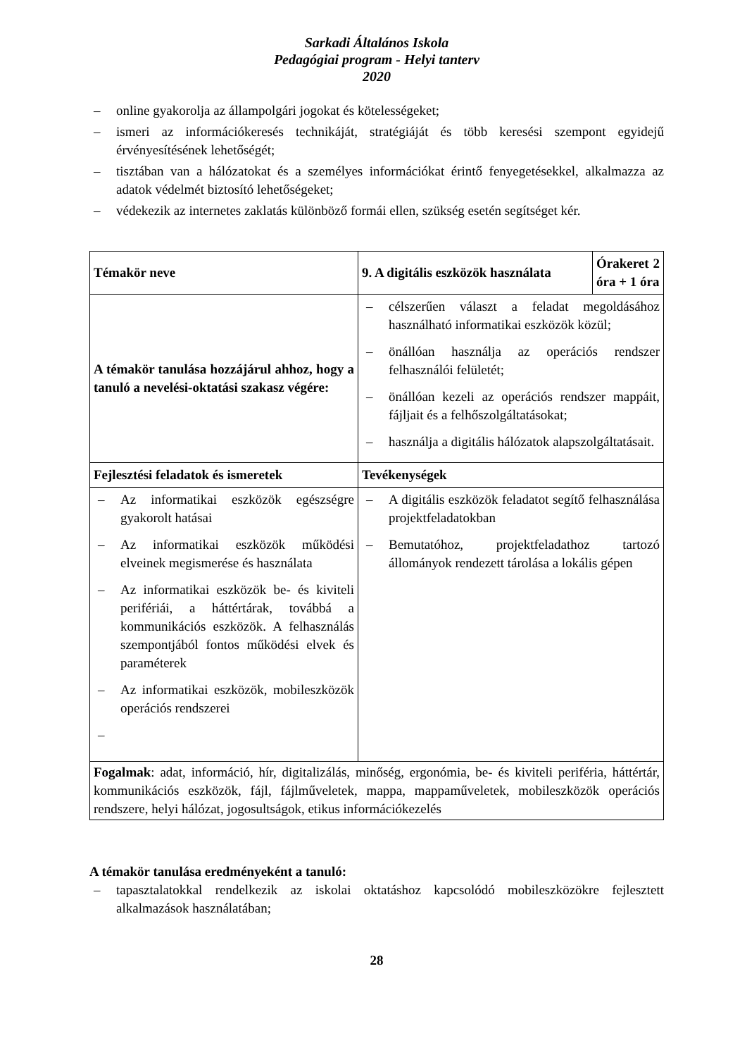Sarkadi Általános Iskola
Pedagógiai program - Helyi tanterv
2020
– online gyakorolja az állampolgári jogokat és kötelességeket;
– ismeri az információkeresés technikáját, stratégiáját és több keresési szempont egyidejű érvényesítésének lehetőségét;
– tisztában van a hálózatokat és a személyes információkat érintő fenyegetésekkel, alkalmazza az adatok védelmét biztosító lehetőségeket;
– védekezik az internetes zaklatás különböző formái ellen, szükség esetén segítséget kér.
| Témakör neve | 9. A digitális eszközök használata | Órakeret 2 óra + 1 óra |
| A témakör tanulása hozzájárul ahhoz, hogy a tanuló a nevelési-oktatási szakasz végére: | – célszerűen választ a feladat megoldásához használható informatikai eszközök közül; – önállóan használja az operációs rendszer felhasználói felületét; – önállóan kezeli az operációs rendszer mappáit, fájljait és a felhőszolgáltatásokat; – használja a digitális hálózatok alapszolgáltatásait. | |
| Fejlesztési feladatok és ismeretek | Tevékenységek | |
| – Az informatikai eszközök egészségre gyakorolt hatásai – Az informatikai eszközök működési elveinek megismerése és használata – Az informatikai eszközök be- és kiviteli perifériái, a háttértárak, továbbá a kommunikációs eszközök. A felhasználás szempontjából fontos működési elvek és paraméterek – Az informatikai eszközök, mobileszközök operációs rendszerei – | – A digitális eszközök feladatot segítő felhasználása projektfeladatokban – Bemutatóhoz, projektfeladathoz tartozó állományok rendezett tárolása a lokális gépen | |
| Fogalmak : adat, információ, hír, digitalizálás, minőség, ergonómia, be- és kiviteli periféria, háttértár, kommunikációs eszközök, fájl, fájlműveletek, mappa, mappaműveletek, mobileszközök operációs rendszere, helyi hálózat, jogosultságok, etikus információkezelés | | |
A témakör tanulása eredményeként a tanuló:
– tapasztalatokkal rendelkezik az iskolai oktatáshoz kapcsolódó mobileszközökre fejlesztett alkalmazások használatában;
28